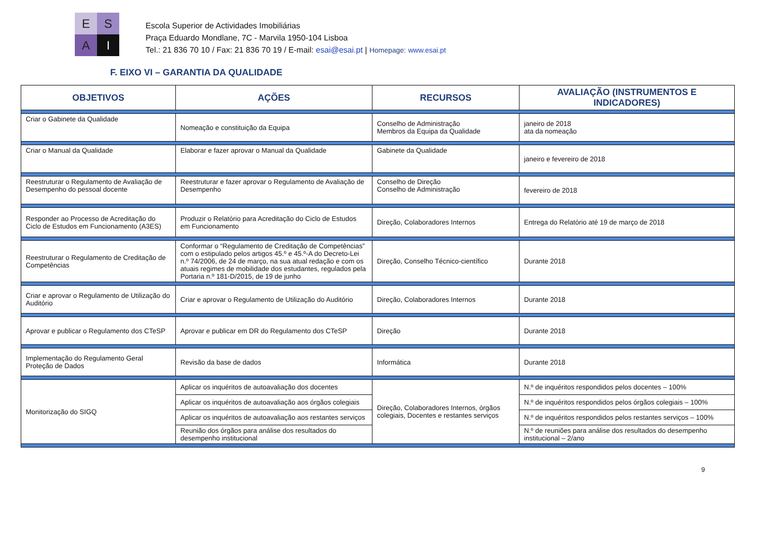E
S
A
I
Escola Superior de Actividades Imobiliárias
Praça Eduardo Mondlane, 7C - Marvila 1950-104 Lisboa
Tel.: 21 836 70 10 / Fax: 21 836 70 19 / E-mail: esai@esai.pt | Homepage: www.esai.pt
F. EIXO VI – GARANTIA DA QUALIDADE
| OBJETIVOS | AÇÕES | RECURSOS | AVALIAÇÃO (INSTRUMENTOS E INDICADORES) |
| --- | --- | --- | --- |
| Criar o Gabinete da Qualidade | Nomeação e constituição da Equipa | Conselho de Administração Membros da Equipa da Qualidade | janeiro de 2018 ata da nomeação |
| Criar o Manual da Qualidade | Elaborar e fazer aprovar o Manual da Qualidade | Gabinete da Qualidade | janeiro e fevereiro de 2018 |
| Reestruturar o Regulamento de Avaliação de Desempenho do pessoal docente | Reestruturar e fazer aprovar o Regulamento de Avaliação de Desempenho | Conselho de Direção Conselho de Administração | fevereiro de 2018 |
| Responder ao Processo de Acreditação do Ciclo de Estudos em Funcionamento (A3ES) | Produzir o Relatório para Acreditação do Ciclo de Estudos em Funcionamento | Direção, Colaboradores Internos | Entrega do Relatório até 19 de março de 2018 |
| Reestruturar o Regulamento de Creditação de Competências | Conformar o “Regulamento de Creditação de Competências” com o estipulado pelos artigos 45.º e 45.º-A do Decreto-Lei n.º 74/2006, de 24 de março, na sua atual redação e com os atuais regimes de mobilidade dos estudantes, regulados pela Portaria n.º 181-D/2015, de 19 de junho | Direção, Conselho Técnico-científico | Durante 2018 |
| Criar e aprovar o Regulamento de Utilização do Auditório | Criar e aprovar o Regulamento de Utilização do Auditório | Direção, Colaboradores Internos | Durante 2018 |
| Aprovar e publicar o Regulamento dos CTeSP | Aprovar e publicar em DR do Regulamento dos CTeSP | Direção | Durante 2018 |
| Implementação do Regulamento Geral Proteção de Dados | Revisão da base de dados | Informática | Durante 2018 |
| Monitorização do SIGQ | Aplicar os inquéritos de autoavaliação dos docentes | Direção, Colaboradores Internos, órgãos colegiais, Docentes e restantes serviços | N.º de inquéritos respondidos pelos docentes – 100% |
| | Aplicar os inquéritos de autoavaliação aos órgãos colegiais | | N.º de inquéritos respondidos pelos órgãos colegiais – 100% |
| | Aplicar os inquéritos de autoavaliação aos restantes serviços | | N.º de inquéritos respondidos pelos restantes serviços – 100% |
| | Reunião dos órgãos para análise dos resultados do desempenho institucional | | N.º de reuniões para análise dos resultados do desempenho institucional – 2/ano |
9